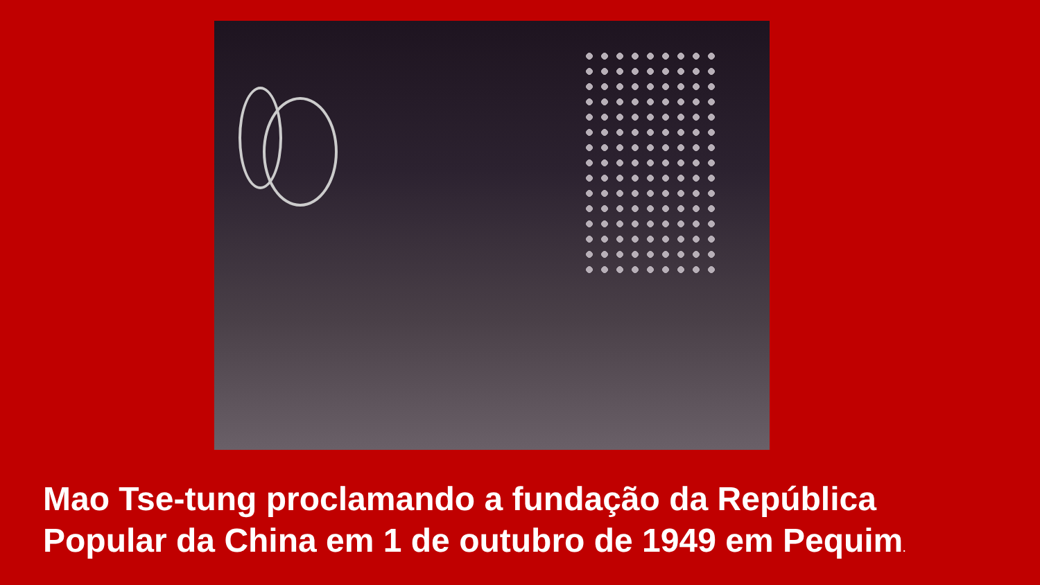Mao Tse-tung proclamando a fundação da República Popular da China em 1 de outubro de 1949 em Pequim.